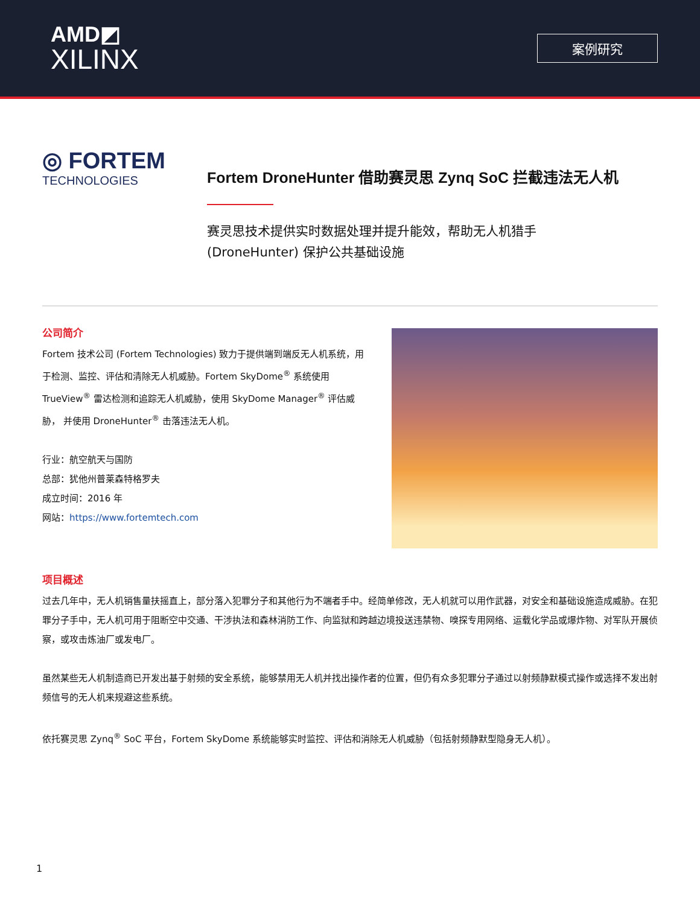AMD◩
XILINX
案例研究
◎ FORTEM
TECHNOLOGIES
Fortem DroneHunter 借助赛灵思 Zynq SoC 拦截违法无人机
赛灵思技术提供实时数据处理并提升能效，帮助无人机猎手
(DroneHunter) 保护公共基础设施
公司简介
Fortem 技术公司 (Fortem Technologies) 致力于提供端到端反无人机系统，用于检测、监控、评估和清除无人机威胁。Fortem SkyDome<sup>®</sup> 系统使用 TrueView<sup>®</sup> 雷达检测和追踪无人机威胁，使用 SkyDome Manager<sup>®</sup> 评估威胁， 并使用 DroneHunter<sup>®</sup> 击落违法无人机。
行业：航空航天与国防
总部：犹他州普莱森特格罗夫
成立时间：2016 年
网站：https://www.fortemtech.com
项目概述
过去几年中，无人机销售量扶摇直上，部分落入犯罪分子和其他行为不端者手中。经简单修改，无人机就可以用作武器，对安全和基础设施造成威胁。在犯罪分子手中，无人机可用于阻断空中交通、干涉执法和森林消防工作、向监狱和跨越边境投送违禁物、嗅探专用网络、运载化学品或爆炸物、对军队开展侦察，或攻击炼油厂或发电厂。
虽然某些无人机制造商已开发出基于射频的安全系统，能够禁用无人机并找出操作者的位置，但仍有众多犯罪分子通过以射频静默模式操作或选择不发出射频信号的无人机来规避这些系统。
依托赛灵思 Zynq<sup>®</sup> SoC 平台，Fortem SkyDome 系统能够实时监控、评估和消除无人机威胁（包括射频静默型隐身无人机）。
1